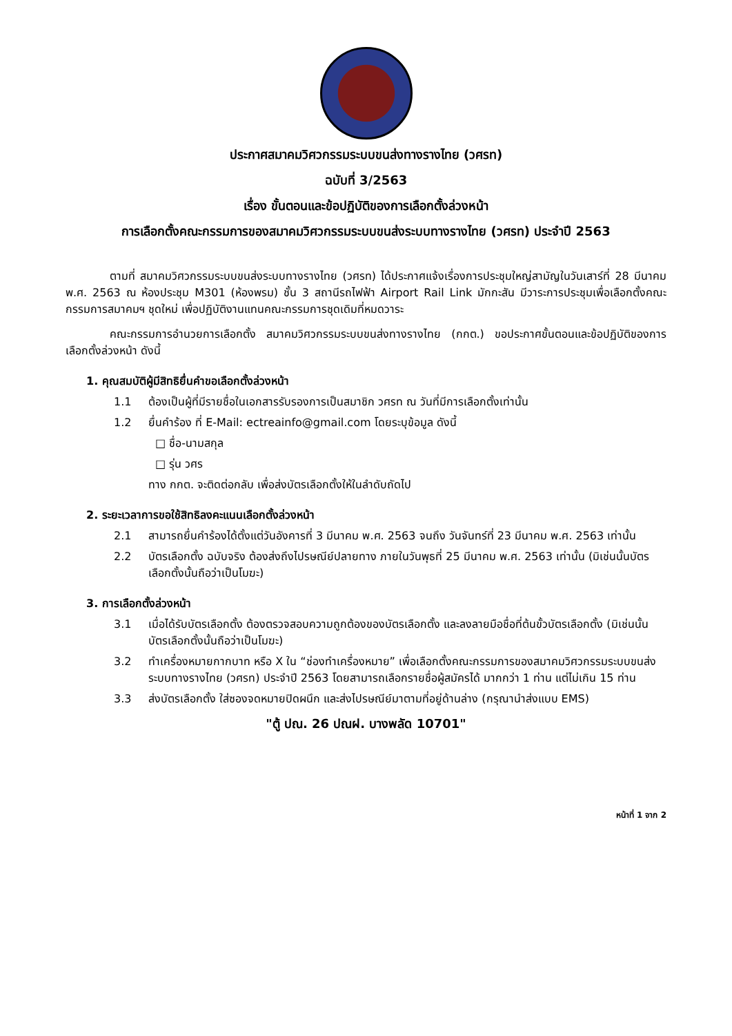ประกาศสมาคมวิศวกรรมระบบขนส่งทางรางไทย (วศรท)
ฉบับที่ 3/2563
เรื่อง ขั้นตอนและข้อปฏิบัติของการเลือกตั้งล่วงหน้า
การเลือกตั้งคณะกรรมการของสมาคมวิศวกรรมระบบขนส่งระบบทางรางไทย (วศรท) ประจำปี 2563
ตามที่ สมาคมวิศวกรรมระบบขนส่งระบบทางรางไทย (วศรท) ได้ประกาศแจ้งเรื่องการประชุมใหญ่สามัญในวันเสาร์ที่ 28 มีนาคม พ.ศ. 2563 ณ ห้องประชุม M301 (ห้องพรม) ชั้น 3 สถานีรถไฟฟ้า Airport Rail Link มักกะสัน มีวาระการประชุมเพื่อเลือกตั้งคณะกรรมการสมาคมฯ ชุดใหม่ เพื่อปฏิบัติงานแทนคณะกรรมการชุดเดิมที่หมดวาระ
คณะกรรมการอำนวยการเลือกตั้ง สมาคมวิศวกรรมระบบขนส่งทางรางไทย (กกต.) ขอประกาศขั้นตอนและข้อปฏิบัติของการเลือกตั้งล่วงหน้า ดังนี้
1. คุณสมบัติผู้มีสิทธิยื่นคำขอเลือกตั้งล่วงหน้า
1.1 ต้องเป็นผู้ที่มีรายชื่อในเอกสารรับรองการเป็นสมาชิก วศรท ณ วันที่มีการเลือกตั้งเท่านั้น
1.2 ยื่นคำร้อง ที่ E-Mail: ectreainfo@gmail.com โดยระบุข้อมูล ดังนี้
□ ชื่อ-นามสกุล
□ รุ่น วศร
ทาง กกต. จะติดต่อกลับ เพื่อส่งบัตรเลือกตั้งให้ในลำดับถัดไป
2. ระยะเวลาการขอใช้สิทธิลงคะแนนเลือกตั้งล่วงหน้า
2.1 สามารถยื่นคำร้องได้ตั้งแต่วันอังคารที่ 3 มีนาคม พ.ศ. 2563 จนถึง วันจันทร์ที่ 23 มีนาคม พ.ศ. 2563 เท่านั้น
2.2 บัตรเลือกตั้ง ฉบับจริง ต้องส่งถึงไปรษณีย์ปลายทาง ภายในวันพุธที่ 25 มีนาคม พ.ศ. 2563 เท่านั้น (มิเช่นนั้นบัตรเลือกตั้งนั้นถือว่าเป็นโมฆะ)
3. การเลือกตั้งล่วงหน้า
3.1 เมื่อได้รับบัตรเลือกตั้ง ต้องตรวจสอบความถูกต้องของบัตรเลือกตั้ง และลงลายมือชื่อที่ต้นขั้วบัตรเลือกตั้ง (มิเช่นนั้นบัตรเลือกตั้งนั้นถือว่าเป็นโมฆะ)
3.2 ทำเครื่องหมายกากบาท หรือ X ใน “ช่องทำเครื่องหมาย” เพื่อเลือกตั้งคณะกรรมการของสมาคมวิศวกรรมระบบขนส่งระบบทางรางไทย (วศรท) ประจำปี 2563 โดยสามารถเลือกรายชื่อผู้สมัครได้ มากกว่า 1 ท่าน แต่ไม่เกิน 15 ท่าน
3.3 ส่งบัตรเลือกตั้ง ใส่ซองจดหมายปิดผนึก และส่งไปรษณีย์มาตามที่อยู่ด้านล่าง (กรุณานำส่งแบบ EMS)
"ตู้ ปณ. 26 ปณฝ. บางพลัด 10701"
หน้าที่ 1 จาก 2